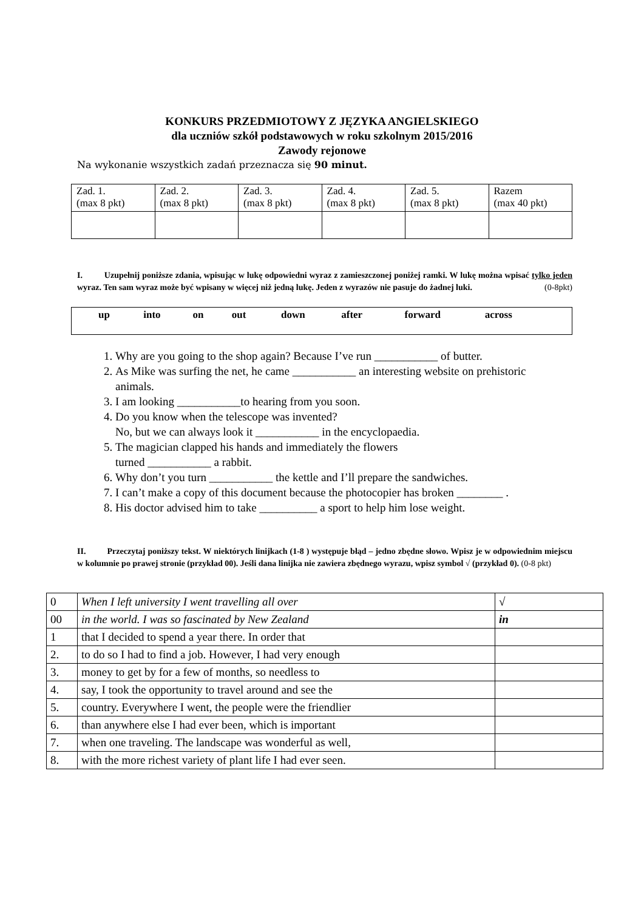KONKURS PRZEDMIOTOWY Z JĘZYKA ANGIELSKIEGO
dla uczniów szkół podstawowych w roku szkolnym 2015/2016
Zawody rejonowe
Na wykonanie wszystkich zadań przeznacza się 90 minut.
| Zad. 1. (max 8 pkt) | Zad. 2. (max 8 pkt) | Zad. 3. (max 8 pkt) | Zad. 4. (max 8 pkt) | Zad. 5. (max 8 pkt) | Razem (max 40 pkt) |
I. Uzupełnij poniższe zdania, wpisując w lukę odpowiedni wyraz z zamieszczonej poniżej ramki. W lukę można wpisać tylko jeden wyraz. Ten sam wyraz może być wpisany w więcej niż jedną lukę. Jeden z wyrazów nie pasuje do żadnej luki. (0-8pkt)
up into on out down after forward across
1. Why are you going to the shop again? Because I’ve run ___________ of butter.
2. As Mike was surfing the net, he came ___________ an interesting website on prehistoric animals.
3. I am looking ___________to hearing from you soon.
4. Do you know when the telescope was invented?
No, but we can always look it ___________ in the encyclopaedia.
5. The magician clapped his hands and immediately the flowers
turned ___________ a rabbit.
6. Why don’t you turn ___________ the kettle and I’ll prepare the sandwiches.
7. I can’t make a copy of this document because the photocopier has broken ________ .
8. His doctor advised him to take __________ a sport to help him lose weight.
II. Przeczytaj poniższy tekst. W niektórych linijkach (1-8 ) występuje błąd – jedno zbędne słowo. Wpisz je w odpowiednim miejscu w kolumnie po prawej stronie (przykład 00). Jeśli dana linijka nie zawiera zbędnego wyrazu, wpisz symbol √ (przykład 0). (0-8 pkt)
| 0 | When I left university I went travelling all over | √ |
| 00 | in the world. I was so fascinated by New Zealand | in |
| 1 | that I decided to spend a year there. In order that | |
| 2. | to do so I had to find a job. However, I had very enough | |
| 3. | money to get by for a few of months, so needless to | |
| 4. | say, I took the opportunity to travel around and see the | |
| 5. | country. Everywhere I went, the people were the friendlier | |
| 6. | than anywhere else I had ever been, which is important | |
| 7. | when one traveling. The landscape was wonderful as well, | |
| 8. | with the more richest variety of plant life I had ever seen. | |